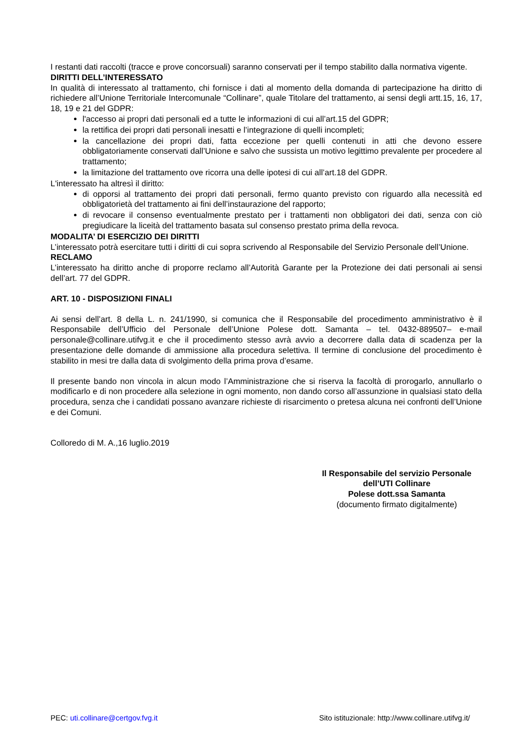I restanti dati raccolti (tracce e prove concorsuali) saranno conservati per il tempo stabilito dalla normativa vigente.
DIRITTI DELL’INTERESSATO
In qualità di interessato al trattamento, chi fornisce i dati al momento della domanda di partecipazione ha diritto di richiedere all’Unione Territoriale Intercomunale “Collinare”, quale Titolare del trattamento, ai sensi degli artt.15, 16, 17, 18, 19 e 21 del GDPR:
l'accesso ai propri dati personali ed a tutte le informazioni di cui all’art.15 del GDPR;
la rettifica dei propri dati personali inesatti e l’integrazione di quelli incompleti;
la cancellazione dei propri dati, fatta eccezione per quelli contenuti in atti che devono essere obbligatoriamente conservati dall’Unione e salvo che sussista un motivo legittimo prevalente per procedere al trattamento;
la limitazione del trattamento ove ricorra una delle ipotesi di cui all’art.18 del GDPR.
L'interessato ha altresì il diritto:
di opporsi al trattamento dei propri dati personali, fermo quanto previsto con riguardo alla necessità ed obbligatorietà del trattamento ai fini dell’instaurazione del rapporto;
di revocare il consenso eventualmente prestato per i trattamenti non obbligatori dei dati, senza con ciò pregiudicare la liceità del trattamento basata sul consenso prestato prima della revoca.
MODALITA’ DI ESERCIZIO DEI DIRITTI
L’interessato potrà esercitare tutti i diritti di cui sopra scrivendo al Responsabile del Servizio Personale dell’Unione.
RECLAMO
L’interessato ha diritto anche di proporre reclamo all’Autorità Garante per la Protezione dei dati personali ai sensi dell’art. 77 del GDPR.
ART. 10 - DISPOSIZIONI FINALI
Ai sensi dell’art. 8 della L. n. 241/1990, si comunica che il Responsabile del procedimento amministrativo è il Responsabile dell’Ufficio del Personale dell’Unione Polese dott. Samanta – tel. 0432-889507– e-mail personale@collinare.utifvg.it e che il procedimento stesso avrà avvio a decorrere dalla data di scadenza per la presentazione delle domande di ammissione alla procedura selettiva. Il termine di conclusione del procedimento è stabilito in mesi tre dalla data di svolgimento della prima prova d’esame.
Il presente bando non vincola in alcun modo l’Amministrazione che si riserva la facoltà di prorogarlo, annullarlo o modificarlo e di non procedere alla selezione in ogni momento, non dando corso all’assunzione in qualsiasi stato della procedura, senza che i candidati possano avanzare richieste di risarcimento o pretesa alcuna nei confronti dell’Unione e dei Comuni.
Colloredo di M. A.,16 luglio.2019
Il Responsabile del servizio Personale
dell’UTI Collinare
Polese dott.ssa Samanta
(documento firmato digitalmente)
PEC: uti.collinare@certgov.fvg.it Sito istituzionale: http://www.collinare.utifvg.it/